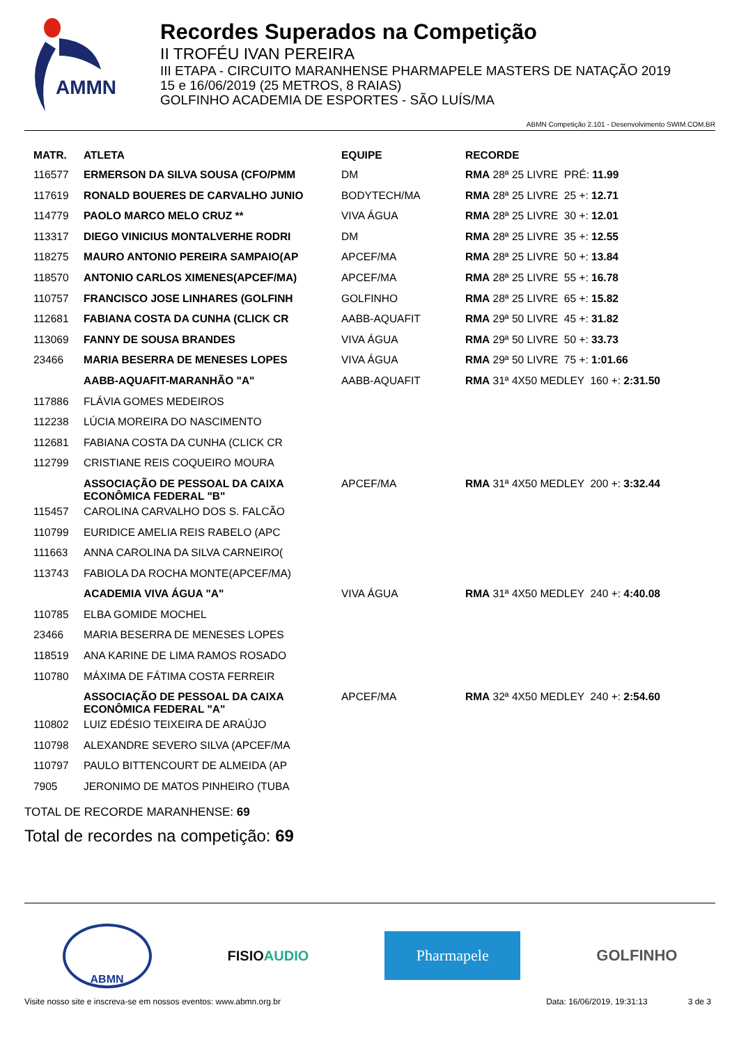AMMN
Recordes Superados na Competição
II TROFÉU IVAN PEREIRA
III ETAPA - CIRCUITO MARANHENSE PHARMAPELE MASTERS DE NATAÇÃO 2019
15 e 16/06/2019 (25 METROS, 8 RAIAS)
GOLFINHO ACADEMIA DE ESPORTES - SÃO LUÍS/MA
ABMN Competição 2.101 - Desenvolvimento SWIM.COM.BR
| MATR. | ATLETA | EQUIPE | RECORDE |
| --- | --- | --- | --- |
| 116577 | ERMERSON DA SILVA SOUSA (CFO/PMM | DM | RMA 28ª 25 LIVRE PRÉ: 11.99 |
| 117619 | RONALD BOUERES DE CARVALHO JUNIO | BODYTECH/MA | RMA 28ª 25 LIVRE 25 +: 12.71 |
| 114779 | PAOLO MARCO MELO CRUZ ** | VIVA ÁGUA | RMA 28ª 25 LIVRE 30 +: 12.01 |
| 113317 | DIEGO VINICIUS MONTALVERHE RODRI | DM | RMA 28ª 25 LIVRE 35 +: 12.55 |
| 118275 | MAURO ANTONIO PEREIRA SAMPAIO(AP | APCEF/MA | RMA 28ª 25 LIVRE 50 +: 13.84 |
| 118570 | ANTONIO CARLOS XIMENES(APCEF/MA) | APCEF/MA | RMA 28ª 25 LIVRE 55 +: 16.78 |
| 110757 | FRANCISCO JOSE LINHARES (GOLFINH | GOLFINHO | RMA 28ª 25 LIVRE 65 +: 15.82 |
| 112681 | FABIANA COSTA DA CUNHA (CLICK CR | AABB-AQUAFIT | RMA 29ª 50 LIVRE 45 +: 31.82 |
| 113069 | FANNY DE SOUSA BRANDES | VIVA ÁGUA | RMA 29ª 50 LIVRE 50 +: 33.73 |
| 23466 | MARIA BESERRA DE MENESES LOPES | VIVA ÁGUA | RMA 29ª 50 LIVRE 75 +: 1:01.66 |
| | AABB-AQUAFIT-MARANHÃO "A" | AABB-AQUAFIT | RMA 31ª 4X50 MEDLEY 160 +: 2:31.50 |
| 117886 | FLÁVIA GOMES MEDEIROS | | |
| 112238 | LÚCIA MOREIRA DO NASCIMENTO | | |
| 112681 | FABIANA COSTA DA CUNHA (CLICK CR | | |
| 112799 | CRISTIANE REIS COQUEIRO MOURA | | |
| | ASSOCIAÇÃO DE PESSOAL DA CAIXA ECONÔMICA FEDERAL "B" | APCEF/MA | RMA 31ª 4X50 MEDLEY 200 +: 3:32.44 |
| 115457 | CAROLINA CARVALHO DOS S. FALCÃO | | |
| 110799 | EURIDICE AMELIA REIS RABELO (APC | | |
| 111663 | ANNA CAROLINA DA SILVA CARNEIRO( | | |
| 113743 | FABIOLA DA ROCHA MONTE(APCEF/MA) | | |
| | ACADEMIA VIVA ÁGUA "A" | VIVA ÁGUA | RMA 31ª 4X50 MEDLEY 240 +: 4:40.08 |
| 110785 | ELBA GOMIDE MOCHEL | | |
| 23466 | MARIA BESERRA DE MENESES LOPES | | |
| 118519 | ANA KARINE DE LIMA RAMOS ROSADO | | |
| 110780 | MÁXIMA DE FÁTIMA COSTA FERREIR | | |
| | ASSOCIAÇÃO DE PESSOAL DA CAIXA ECONÔMICA FEDERAL "A" | APCEF/MA | RMA 32ª 4X50 MEDLEY 240 +: 2:54.60 |
| 110802 | LUIZ EDÉSIO TEIXEIRA DE ARAÚJO | | |
| 110798 | ALEXANDRE SEVERO SILVA (APCEF/MA | | |
| 110797 | PAULO BITTENCOURT DE ALMEIDA (AP | | |
| 7905 | JERONIMO DE MATOS PINHEIRO (TUBA | | |
TOTAL DE RECORDE MARANHENSE: 69
Total de recordes na competição: 69
ABMN
FISIOAUDIO
Pharmapele
GOLFINHO
Visite nosso site e inscreva-se em nossos eventos: www.abmn.org.br Data: 16/06/2019, 19:31:13 3 de 3